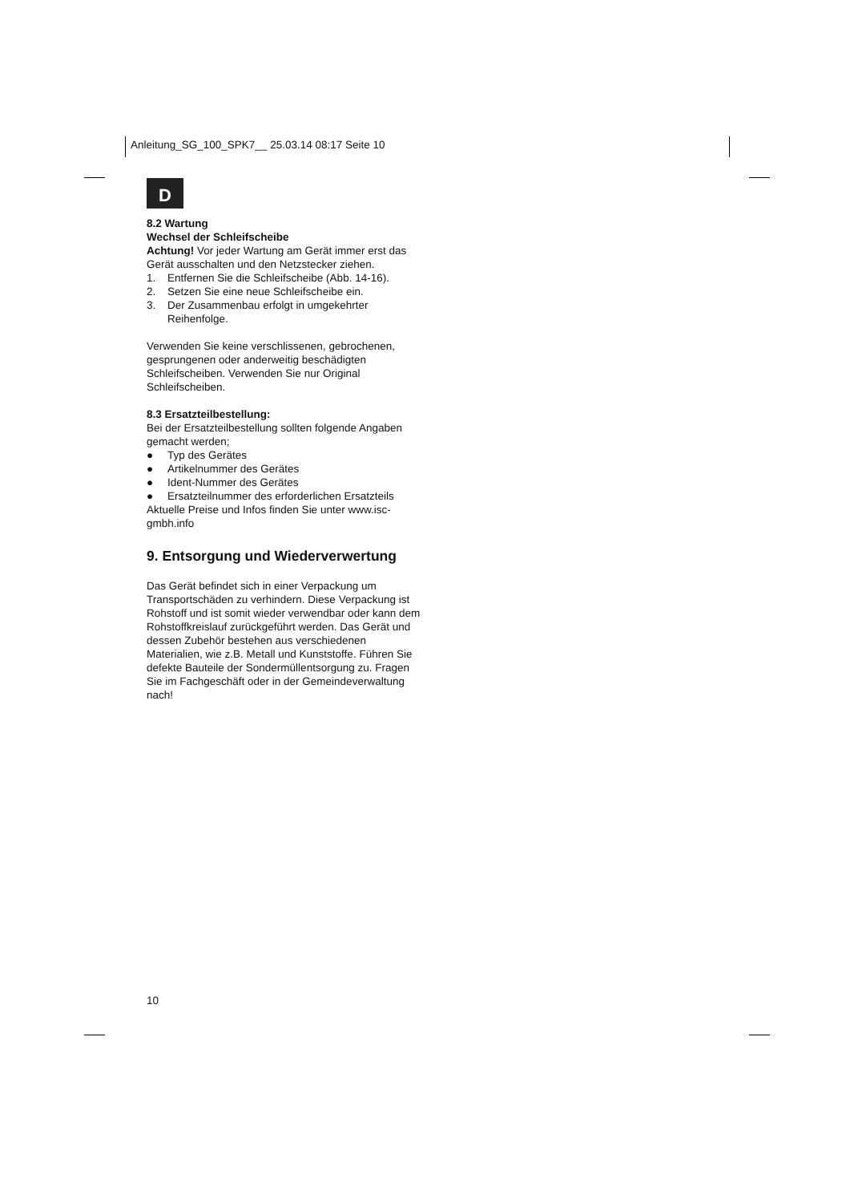Anleitung_SG_100_SPK7__ 25.03.14 08:17 Seite 10
D
8.2 Wartung
Wechsel der Schleifscheibe
Achtung! Vor jeder Wartung am Gerät immer erst das Gerät ausschalten und den Netzstecker ziehen.
1. Entfernen Sie die Schleifscheibe (Abb. 14-16).
2. Setzen Sie eine neue Schleifscheibe ein.
3. Der Zusammenbau erfolgt in umgekehrter Reihenfolge.
Verwenden Sie keine verschlissenen, gebrochenen, gesprungenen oder anderweitig beschädigten Schleifscheiben. Verwenden Sie nur Original Schleifscheiben.
8.3 Ersatzteilbestellung:
Bei der Ersatzteilbestellung sollten folgende Angaben gemacht werden;
● Typ des Gerätes
● Artikelnummer des Gerätes
● Ident-Nummer des Gerätes
● Ersatzteilnummer des erforderlichen Ersatzteils
Aktuelle Preise und Infos finden Sie unter www.isc-gmbh.info
9. Entsorgung und Wiederverwertung
Das Gerät befindet sich in einer Verpackung um Transportschäden zu verhindern. Diese Verpackung ist Rohstoff und ist somit wieder verwendbar oder kann dem Rohstoffkreislauf zurückgeführt werden. Das Gerät und dessen Zubehör bestehen aus verschiedenen Materialien, wie z.B. Metall und Kunststoffe. Führen Sie defekte Bauteile der Sondermüllentsorgung zu. Fragen Sie im Fachgeschäft oder in der Gemeindeverwaltung nach!
10